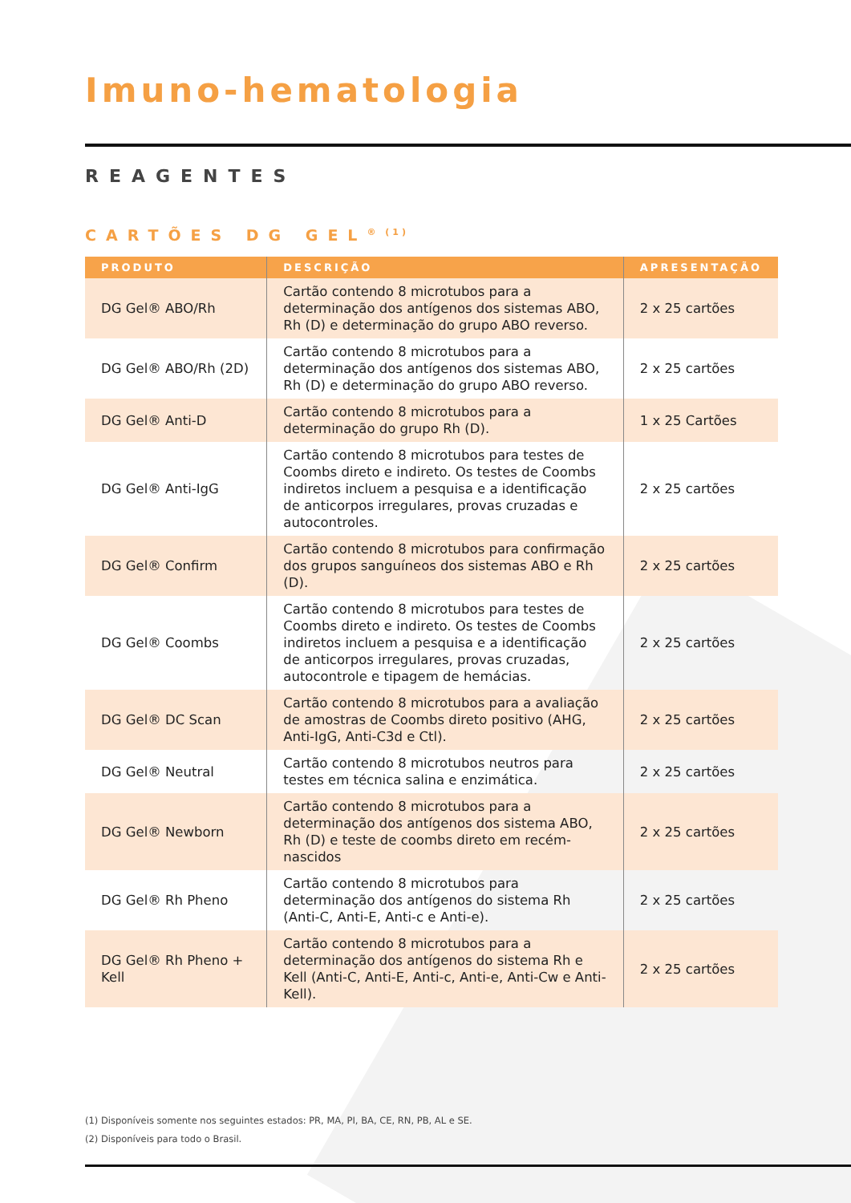Imuno-hematologia
REAGENTES
CARTÕES DG GEL<sup>® (1)</sup>
| PRODUTO | DESCRIÇÃO | APRESENTAÇÃO |
| --- | --- | --- |
| DG Gel® ABO/Rh | Cartão contendo 8 microtubos para a determinação dos antígenos dos sistemas ABO, Rh (D) e determinação do grupo ABO reverso. | 2 x 25 cartões |
| DG Gel® ABO/Rh (2D) | Cartão contendo 8 microtubos para a determinação dos antígenos dos sistemas ABO, Rh (D) e determinação do grupo ABO reverso. | 2 x 25 cartões |
| DG Gel® Anti-D | Cartão contendo 8 microtubos para a determinação do grupo Rh (D). | 1 x 25 Cartões |
| DG Gel® Anti-IgG | Cartão contendo 8 microtubos para testes de Coombs direto e indireto. Os testes de Coombs indiretos incluem a pesquisa e a identificação de anticorpos irregulares, provas cruzadas e autocontroles. | 2 x 25 cartões |
| DG Gel® Confirm | Cartão contendo 8 microtubos para confirmação dos grupos sanguíneos dos sistemas ABO e Rh (D). | 2 x 25 cartões |
| DG Gel® Coombs | Cartão contendo 8 microtubos para testes de Coombs direto e indireto. Os testes de Coombs indiretos incluem a pesquisa e a identificação de anticorpos irregulares, provas cruzadas, autocontrole e tipagem de hemácias. | 2 x 25 cartões |
| DG Gel® DC Scan | Cartão contendo 8 microtubos para a avaliação de amostras de Coombs direto positivo (AHG, Anti-IgG, Anti-C3d e Ctl). | 2 x 25 cartões |
| DG Gel® Neutral | Cartão contendo 8 microtubos neutros para testes em técnica salina e enzimática. | 2 x 25 cartões |
| DG Gel® Newborn | Cartão contendo 8 microtubos para a determinação dos antígenos dos sistema ABO, Rh (D) e teste de coombs direto em recém-nascidos | 2 x 25 cartões |
| DG Gel® Rh Pheno | Cartão contendo 8 microtubos para determinação dos antígenos do sistema Rh (Anti-C, Anti-E, Anti-c e Anti-e). | 2 x 25 cartões |
| DG Gel® Rh Pheno + Kell | Cartão contendo 8 microtubos para a determinação dos antígenos do sistema Rh e Kell (Anti-C, Anti-E, Anti-c, Anti-e, Anti-Cw e Anti-Kell). | 2 x 25 cartões |
(1) Disponíveis somente nos seguintes estados: PR, MA, PI, BA, CE, RN, PB, AL e SE.
(2) Disponíveis para todo o Brasil.